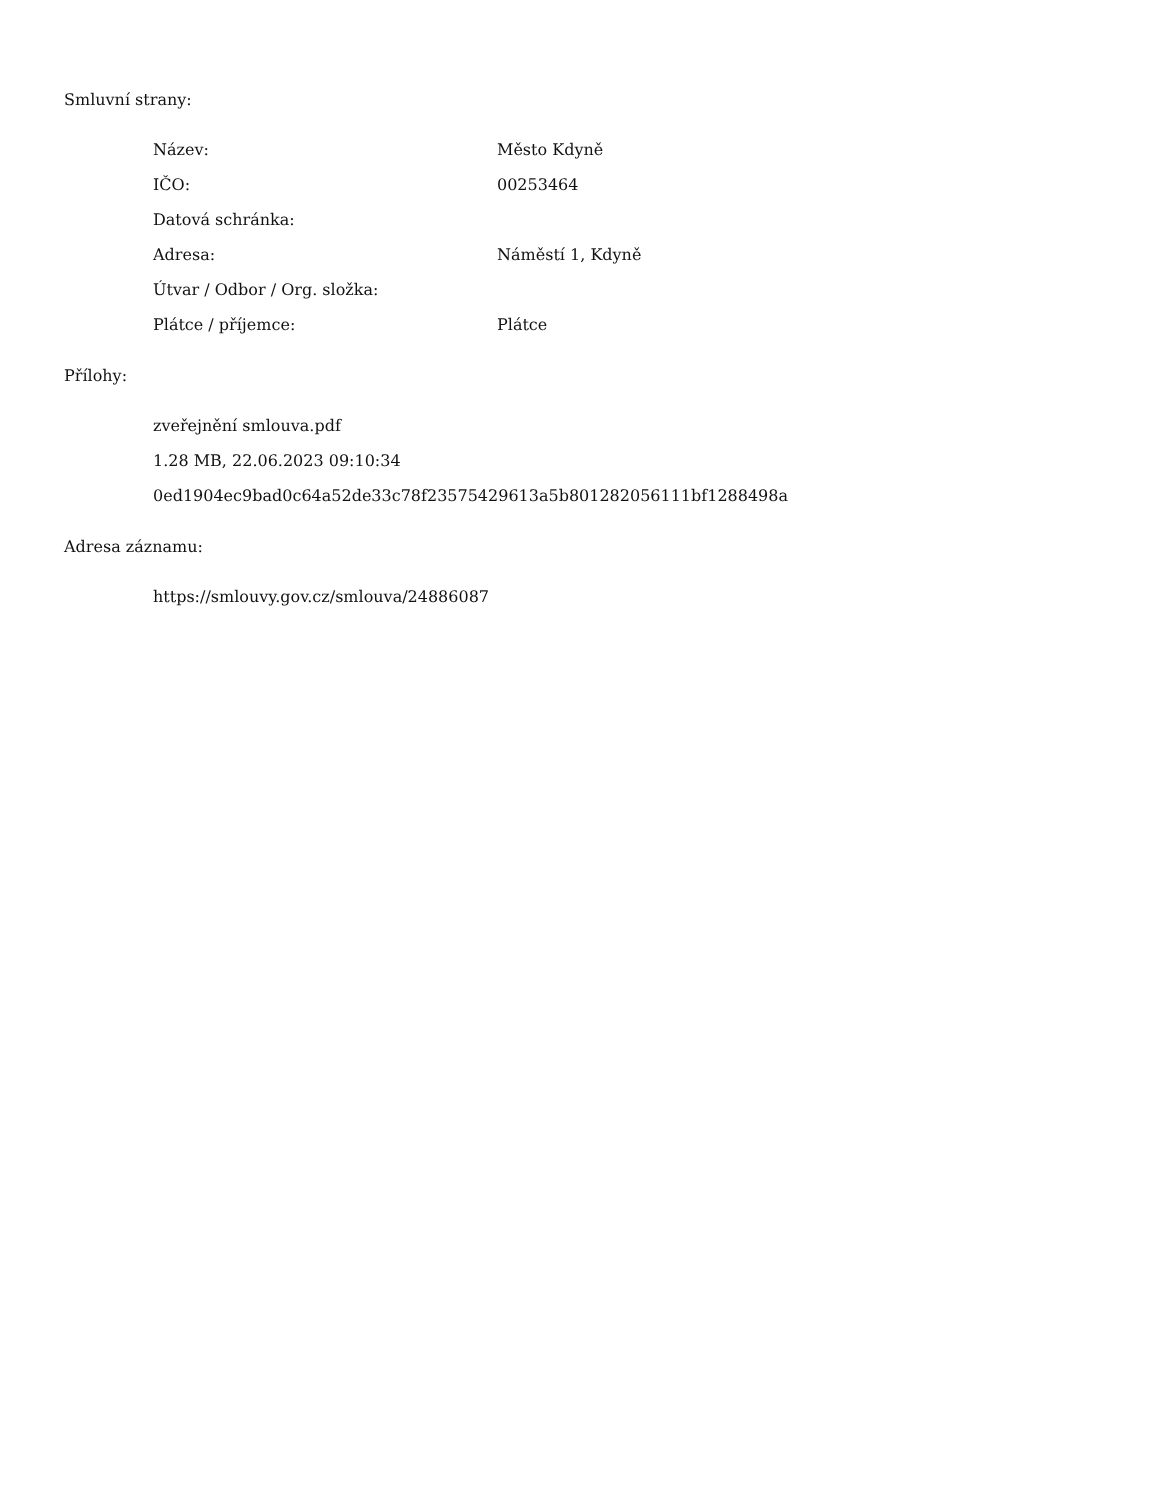Smluvní strany:
| Název: | Město Kdyně |
| IČO: | 00253464 |
| Datová schránka: | |
| Adresa: | Náměstí 1, Kdyně |
| Útvar / Odbor / Org. složka: | |
| Plátce / příjemce: | Plátce |
Přílohy:
zveřejnění smlouva.pdf
1.28 MB, 22.06.2023 09:10:34
0ed1904ec9bad0c64a52de33c78f23575429613a5b801282056111bf1288498a
Adresa záznamu:
https://smlouvy.gov.cz/smlouva/24886087